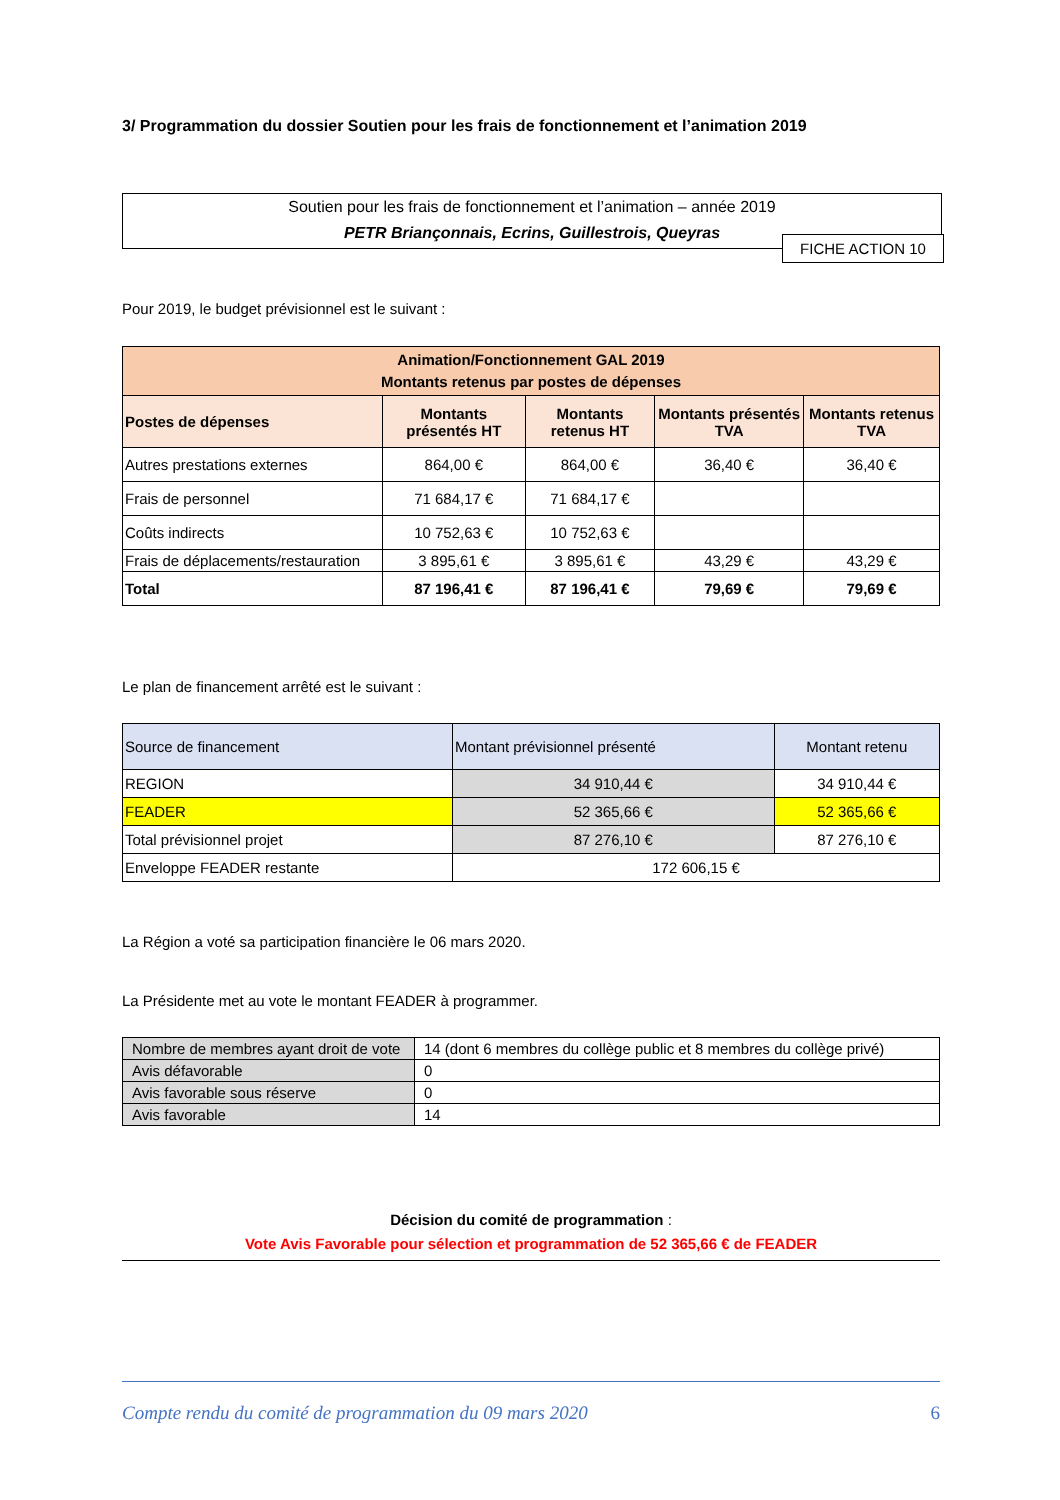3/ Programmation du dossier Soutien pour les frais de fonctionnement et l’animation 2019
Soutien pour les frais de fonctionnement et l’animation – année 2019
PETR Briançonnais, Ecrins, Guillestrois, Queyras
FICHE ACTION 10
Pour 2019, le budget prévisionnel est le suivant :
| Animation/Fonctionnement GAL 2019 Montants retenus par postes de dépenses | | | | |
| --- | --- | --- | --- | --- |
| Postes de dépenses | Montants présentés HT | Montants retenus HT | Montants présentés TVA | Montants retenus TVA |
| Autres prestations externes | 864,00 € | 864,00 € | 36,40 € | 36,40 € |
| Frais de personnel | 71 684,17 € | 71 684,17 € | | |
| Coûts indirects | 10 752,63 € | 10 752,63 € | | |
| Frais de déplacements/restauration | 3 895,61 € | 3 895,61 € | 43,29 € | 43,29 € |
| Total | 87 196,41 € | 87 196,41 € | 79,69 € | 79,69 € |
Le plan de financement arrêté est le suivant :
| Source de financement | Montant prévisionnel présenté | Montant retenu |
| REGION | 34 910,44 € | 34 910,44 € |
| FEADER | 52 365,66 € | 52 365,66 € |
| Total prévisionnel projet | 87 276,10 € | 87 276,10 € |
| Enveloppe FEADER restante | 172 606,15 € | |
La Région a voté sa participation financière le 06 mars 2020.
La Présidente met au vote le montant FEADER à programmer.
| Nombre de membres ayant droit de vote | 14 (dont 6 membres du collège public et 8 membres du collège privé) |
| Avis défavorable | 0 |
| Avis favorable sous réserve | 0 |
| Avis favorable | 14 |
Décision du comité de programmation :
Vote Avis Favorable pour sélection et programmation de 52 365,66 € de FEADER
Compte rendu du comité de programmation du 09 mars 2020 6